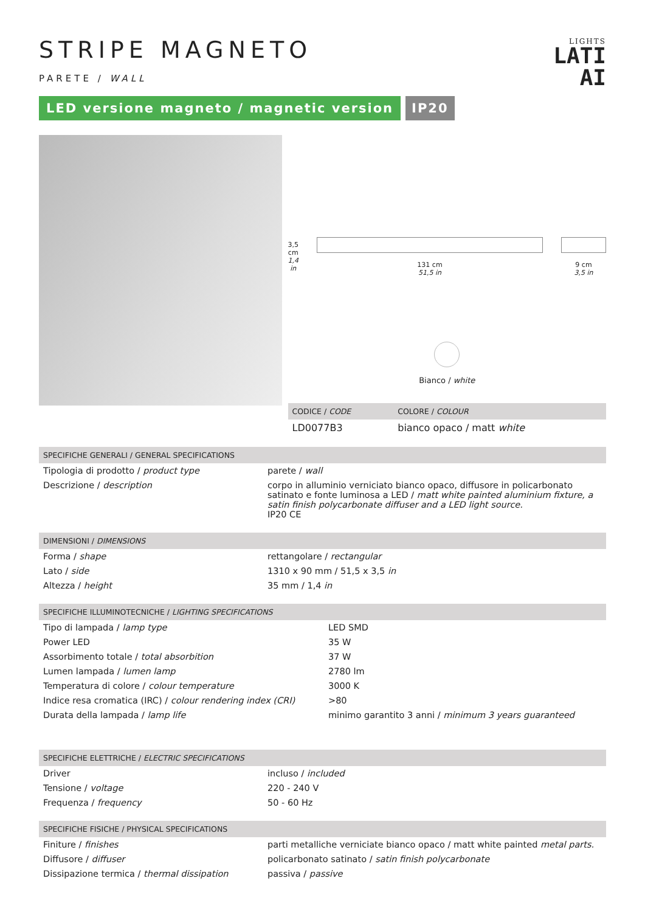LIGHTS
LATI
AI
STRIPE MAGNETO
PARETE / WALL
LED versione magneto / magnetic version
IP20
3,5 cm
1,4 in
131 cm
51,5 in
9 cm
3,5 in
Bianco / white
| CODICE / CODE | COLORE / COLOUR |
| --- | --- |
| LD0077B3 | bianco opaco / matt white |
| SPECIFICHE GENERALI / GENERAL SPECIFICATIONS | |
| --- | --- |
| Tipologia di prodotto / product type | parete / wall |
| Descrizione / description | corpo in alluminio verniciato bianco opaco, diffusore in policarbonato satinato e fonte luminosa a LED / matt white painted aluminium fixture, a satin finish polycarbonate diffuser and a LED light source. IP20 CE |
| DIMENSIONI / DIMENSIONS | |
| --- | --- |
| Forma / shape | rettangolare / rectangular |
| Lato / side | 1310 x 90 mm / 51,5 x 3,5 in |
| Altezza / height | 35 mm / 1,4 in |
| SPECIFICHE ILLUMINOTECNICHE / LIGHTING SPECIFICATIONS | |
| --- | --- |
| Tipo di lampada / lamp type | LED SMD |
| Power LED | 35 W |
| Assorbimento totale / total absorbition | 37 W |
| Lumen lampada / lumen lamp | 2780 lm |
| Temperatura di colore / colour temperature | 3000 K |
| Indice resa cromatica (IRC) / colour rendering index (CRI) | >80 |
| Durata della lampada / lamp life | minimo garantito 3 anni / minimum 3 years guaranteed |
| SPECIFICHE ELETTRICHE / ELECTRIC SPECIFICATIONS | |
| --- | --- |
| Driver | incluso / included |
| Tensione / voltage | 220 - 240 V |
| Frequenza / frequency | 50 - 60 Hz |
| SPECIFICHE FISICHE / PHYSICAL SPECIFICATIONS | |
| --- | --- |
| Finiture / finishes | parti metalliche verniciate bianco opaco / matt white painted metal parts. |
| Diffusore / diffuser | policarbonato satinato / satin finish polycarbonate |
| Dissipazione termica / thermal dissipation | passiva / passive |